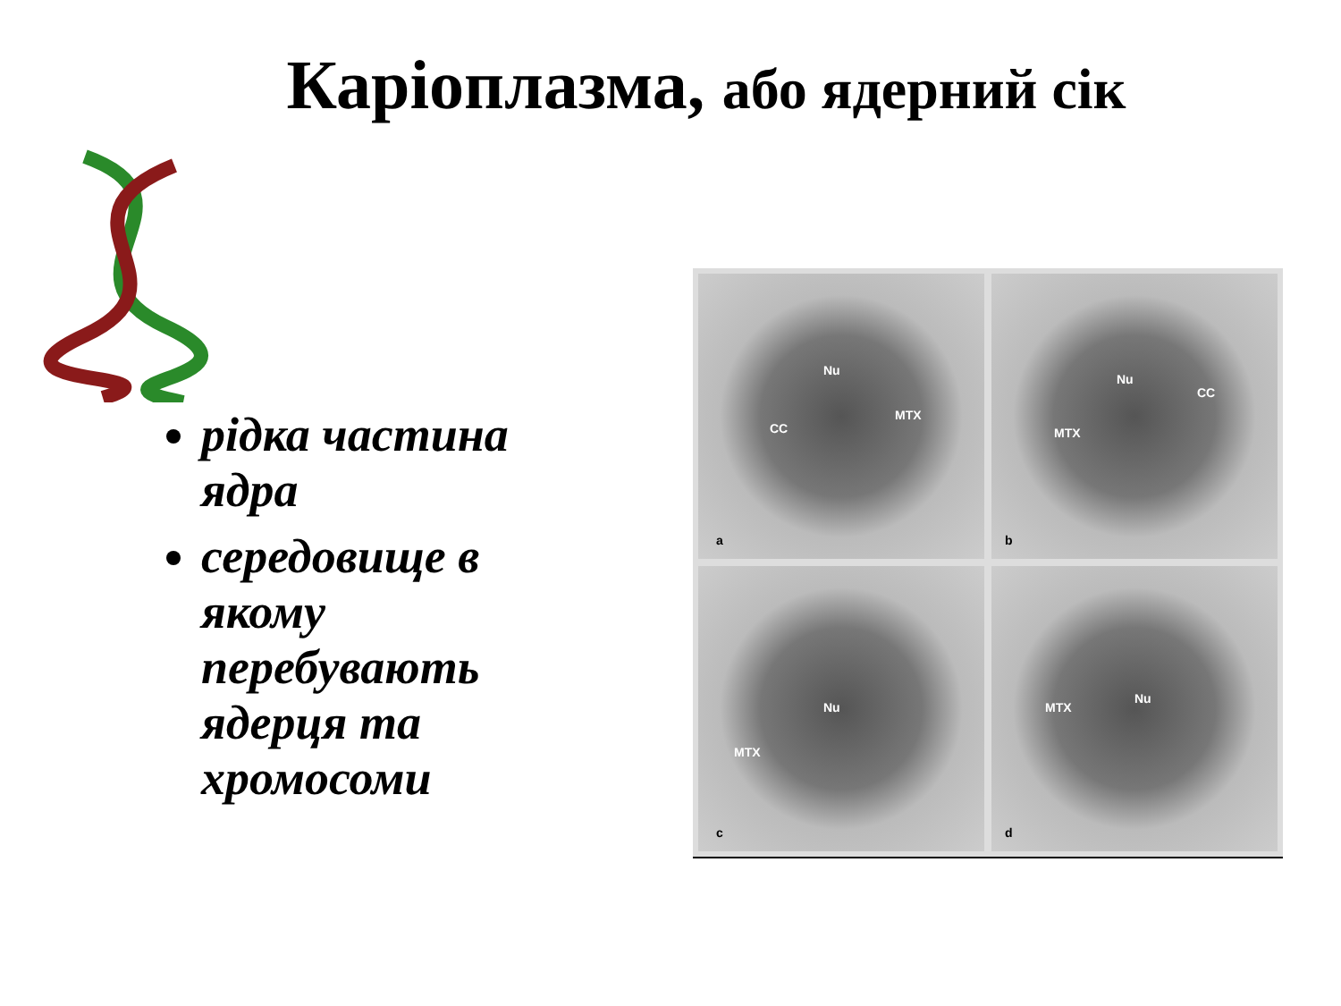Каріоплазма, або ядерний сік
рідка частина ядра
середовище в якому перебувають ядерця та хромосоми
Nu
MTX
CC
a
Nu
CC
MTX
b
Nu
MTX
c
Nu
MTX
d